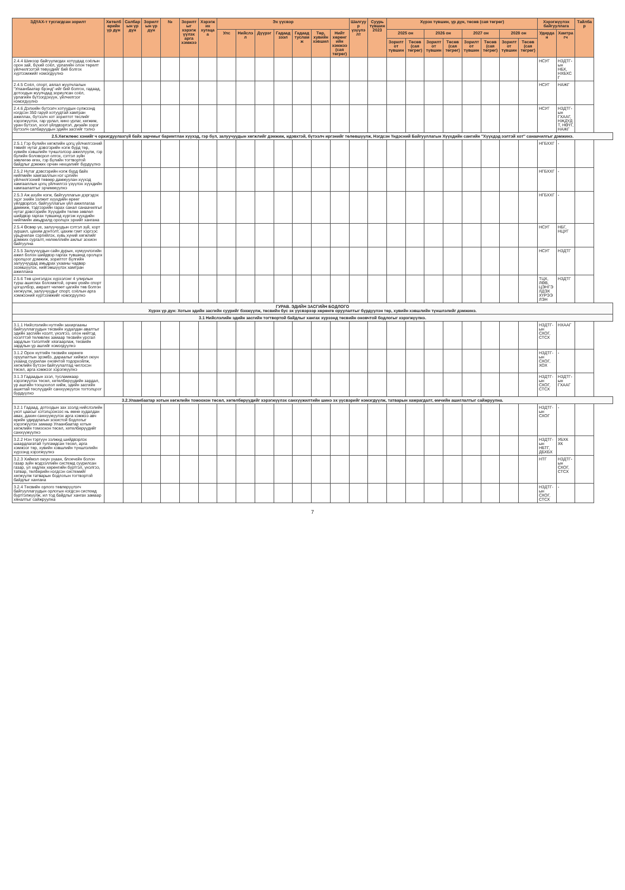| ЗДҮАХ-т тусгагдсан зорилт | Хөтөлбөрийн үр дүн | Салбарын үр дүн | Зорилтын үр дүн | № | Зорилтыг хэрэгжүүлэх арга хэмжээ | Хэрэгжих хугацаа | Эх үүсвэр | | | | | | | Шалгуур үзүүлэлт | Суурь түвшин 2023 | Хүрэх түвшин, үр дүн, төсөв (сая төгрөг) | | | | | | | | Хэрэгжүүлэх байгууллага | | Тайлбар |
| --- | --- | --- | --- | --- | --- | --- | --- | --- | --- | --- | --- | --- | --- | --- | --- | --- | --- | --- | --- | --- | --- | --- | --- | --- | --- | --- |
| | | | | | | | Улс | Нийслэл | Дүүрэг | Гадаад зээл | Гадаад тусламж | Төр, хувийн хэвшил | Нийт хөрөнгийн хэмжээ (сая төгрөг) | | | 2025 он | | 2026 он | | 2027 он | | 2028 он | | Удирдан | Хамтрагч | |
| | | | | | | | | | | | | | | | | Зорилтот түвшин | Төсөв (сая төгрөг) | Зорилтот түвшин | Төсөв (сая төгрөг) | Зорилтот түвшин | Төсөв (сая төгрөг) | Зорилтот түвшин | Төсөв (сая төгрөг) | | | |
| 2.4.4 Шинээр байгуулагдах хотуудад соёлын орон зай, бүхий соёл, урлагийн олон төрөлт үйлчилгээтэй төвүүдийг бий болгох хүртээмжийг нэмэгдүүлнэ | | | | | | | | | | | | | | | | | | | | | | | | НСУГ | НЗДТГ-ын НБХ, НХБХСГ | |
| 2.4.5 Соёл, спорт, аялал жуулчлалын "Улаанбаатар брэнд"-ийг бий болгох, гадаад, дотоодын жуулчдад зориулсан соёл, урлагийн бүтээгдэхүүн, үйлчилгээг нэмэгдүүлнэ | | | | | | | | | | | | | | | | | | | | | | | | НСУГ | НАЖГ | |
| 2.4.6 Дэлхийн бүтээлч хотуудын сүлжээнд нэгдсэн 350 гаруй хотуудтай хамтран ажиллах, бүтээлч хот зорилтот төслийг хэрэгжүүлэх, гар урлал, кино урлаг, хөгжим, уран бүтээл, хоол үйлдвэрлэл, дизайн зэрэг бүтээлч салбаруудын эдийн засгийг тэлнэ | | | | | | | | | | | | | | | | | | | | | | | | НСУГ | НЗДТГ-ын ГХААГ, НЖДҮДТ, НӨҮГ, НАЖГ | |
| 2.5.Хөгжлөөс хэнийг ч орхигдуулахгүй байх зарчмыг баримтлан хүүхэд, гэр бүл, залуучуудын хөгжлийг дэмжиж, идэвхтэй, бүтээлч иргэнийг төлөвшүүлж, Нэгдсэн Үндэсний Байгууллагын Хүүхдийн сангийн "Хүүхдэд ээлтэй хот" санаачилгыг дэмжинэ. | | | | | | | | | | | | | | | | | | | | | | | | | | |
| 2.5.1 Гэр бүлийн хөгжлийн цогц үйлчилгээний төвийг нутаг дэвсгэрийн нэгж бүрд төр, хувийн хэвшлийн түншлэлээр ажиллуулж, гэр бүлийн боловсрол олгох, сэтгэл зүйн зөвлөгөө өгөх, гэр бүлийн тогтвортой байдлыг дэмжих орчин нөхцөлийг бүрдүүлнэ | | | | | | | | | | | | | | | | | | | | | | | | НГБХХГ | - | |
| 2.5.2 Нутаг дэвсгэрийн нэгж бүрд байх нийгмийн хамгааллын нэг цэгийн үйлчилгээний төвөөр дамжуулан хүүхэд хамгааллын цогц үйлчилгээ үзүүлэх хүүхдийн хамгаалалтыг эрчимжүүлнэ | | | | | | | | | | | | | | | | | | | | | | | | НГБХХГ | - | |
| 2.5.3 Аж ахуйн нэгж, байгууллагын дэргэдэх эцэг эхийн ээлжит хүүхдийн өрөөг үйлдвэрлэл, байгууллагын үйл ажиллагаа дамжиж, тэдгээрийн гарах санал санаачилгыг нутаг дэвсгэрийн Хүүхдийн төлөө зөвлөл шийдвэр гаргах түвшинд хүргэж хүүхдийн нийгмийн амьдралд оролцох эрхийг хангана | | | | | | | | | | | | | | | | | | | | | | | | НГБХХГ | - | |
| 2.5.4 Өсвөр үе, залуучуудын сэтгэл зүй, хорт зуршил, цахим донтолт, цахим гэмт хэргээс урьдчилан сэргийлэх, хувь хүний хөгжлийг дэмжих сургалт, нөлөөллийн ажлыг зохион байгуулна | | | | | | | | | | | | | | | | | | | | | | | | НСУГ | НБГ, НЦУГ | |
| 2.5.5 Залуучуудын сайн дурын, хүмүүнлэгийн ажил болон шийдвэр гаргах түвшинд оролцох оролцоог дэмжиж, зорилтот бүлгийн залуучуудад амьдрах ухааны чадвар эзэмшүүлэх, нийгэмшүүлэх хамтран ажиллана | | | | | | | | | | | | | | | | | | | | | | | | НСУГ | НЗДТГ | |
| 2.5.6 Төв цэнгэлдэх хүрээлэнг 4 улирлын турш ашиглах боломжтой, орчин үеийн спорт цогцолбор, амралт чөлөөт цагийн төв болгон хөгжүүлж, залуучуудыг спорт, соёлын арга хэмжээний хүртээмжийг нэмэгдүүлнэ | | | | | | | | | | | | | | | | | | | | | | | | ТЦХ, ЛӨВ, ЦЭНГЭЛДЭХ ХҮРЭЭЛЭН | НЗДТГ | |
| ГУРАВ. ЭДИЙН ЗАСГИЙН БОДЛОГО Хүрэх үр дүн: Хотын эдийн засгийн суурийг бэхжүүлж, төсвийн бус эх үүсвэрээр хөрөнгө оруулалтыг бүрдүүлэн төр, хувийн хэвшлийн түншлэлийг дэмжинэ. | | | | | | | | | | | | | | | | | | | | | | | | | | |
| 3.1 Нийслэлийн эдийн засгийн тогтвортой байдлыг хангах хүрээнд төсвийн оновчтой бодлогыг хэрэгжүүлнэ. | | | | | | | | | | | | | | | | | | | | | | | | | | |
| 3.1.1 Нийслэлийн нутгийн захиргааны байгууллагуудын төсвийн худалдан авалтыг эдийн засгийн нээлт, үнэлгээ, олон нийтэд нээлттэй төлөвлөх замаар төсвийн урсгал зардлын тэлэлтийг хязгаарлаж, төсвийн зардлын үр ашгийг нэмэгдүүлнэ | | | | | | | | | | | | | | | | | | | | | | | | НЗДТГ-ын СХОГ, СТСХ | НХААГ | |
| 3.1.2 Орон нутгийн төсвийн хөрөнгө оруулалтын эрэмбэ, дараалыг хиймэл оюун ухаанд суурилан оновчтой тодорхойлж, хөгжлийн бүтээн байгуулалтад чиглэсэн төсөл, арга хэмжээг хэрэгжүүлнэ | | | | | | | | | | | | | | | | | | | | | | | | НЗДТГ-ын СХОГ, ХОХ | - | |
| 3.1.3 Гадаадын зээл, тусламжаар хэрэгжүүлэх төсөл, хөтөлбөрүүдийн зардал, үр ашгийн тооцоолол хийж, эдийн засгийн ашигтай төслүүдийг санхүүжүүлэх тогтолцоог бүрдүүлнэ | | | | | | | | | | | | | | | | | | | | | | | | НЗДТГ-ын СХОГ, СТСХ | НЗДТГ-ын ГХААГ | |
| 3.2.Улаанбаатар хотын хөгжлийн томоохон төсөл, хөтөлбөрүүдийг хэрэгжүүлэх санхүүжилтийн шинэ эх үүсвэрийг нэмэгдүүлж, татварын хамрагдалт, өмчийн ашиглалтыг сайжруулна. | | | | | | | | | | | | | | | | | | | | | | | | | | |
| 3.2.1 Гадаад, дотоодын зах зээлд нийслэлийн үнэт цаасыг хэтэлцээнээс нь өмнө худалдан авах, дахин санхүүжүүлэх арга хэмжээ авч өрийн удирдлагын зохистой бодлогыг хэрэгжүүлэх замаар Улаанбаатар хотын хөгжлийн томоохон төсөл, хөтөлбөрүүдийг санхүүжүүлнэ | | | | | | | | | | | | | | | | | | | | | | | | НЗДТГ-ын СХОГ | - | |
| 3.2.2 Нэн тэргүүн ээлжид шийдвэрлэх шаардлагатай тулгамдсан төсөл, арга хэмжээг төр, хувийн хэвшлийн түншлэлийн хүрээнд хэрэгжүүлнэ | | | | | | | | | | | | | | | | | | | | | | | | НЗДТГ-ын НБТГ, ДБХБХ | УБХК ХК | |
| 3.2.3 Хиймэл оюун ухаан, блокчейн болон газар зүйн мэдээллийн системд суурилсан газар, үл хөдлөх хөрөнгийн бүртгэл, үнэлгээ, татвар, төлбөрийн нэгдсэн системийг хөгжүүлж татварын бодлогын тогтвортой байдлыг хангана | | | | | | | | | | | | | | | | | | | | | | | | НТГ | НЗДТГ-ын СХОГ, СТСХ | |
| 3.2.4 Төсвийн орлого төвлөрүүлэгч байгууллагуудын орлогын нэгдсэн системд бүртгэлжүүлж, ил тод байдлыг хангах замаар хяналтыг сайжруулна | | | | | | | | | | | | | | | | | | | | | | | | НЗДТГ-ын СХОГ, СТСХ | - | |
7